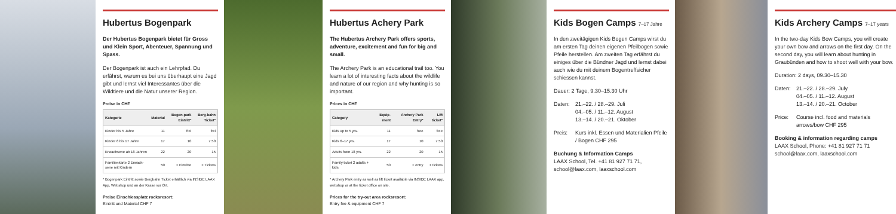Hubertus Bogenpark
Der Hubertus Bogenpark bietet für Gross und Klein Sport, Abenteuer, Spannung und Spass.
Der Bogenpark ist auch ein Lehrpfad. Du erfährst, warum es bei uns überhaupt eine Jagd gibt und lernst viel Interessantes über die Wildtiere und die Natur unserer Region.
Preise in CHF
| Kategorie | Material | Bogen-park Eintritt* | Berg-bahn Ticket* |
| --- | --- | --- | --- |
| Kinder bis 5 Jahre | 11 | frei | frei |
| Kinder 6 bis 17 Jahre | 17 | 10 | 7.50 |
| Erwachsene ab 18 Jahren | 22 | 20 | 15 |
| Familienkarte 2 Erwach-sene mit Kindern | 50 | + Eintritte | + Tickets |
* Bogenpark Eintritt sowie Bergbahn Ticket erhältlich via INSIDE LAAX App, Webshop und an der Kasse vor Ort.
Preise Einschiessplatz rocksresort:
Eintritt und Material CHF 7
Hubertus Achery Park
The Hubertus Archery Park offers sports, adventure, excitement and fun for big and small.
The Archery Park is an educational trail too. You learn a lot of interesting facts about the wildlife and nature of our region and why hunting is so important.
Prices in CHF
| Category | Equip-ment | Archery Park Entry* | Lift ticket* |
| --- | --- | --- | --- |
| Kids up to 5 yrs. | 11 | free | free |
| Kids 6–17 yrs. | 17 | 10 | 7.50 |
| Adults from 18 yrs. | 22 | 20 | 15 |
| Family ticket 2 adults + kids | 50 | + entry | + tickets |
* Archery Park entry as well as lift ticket available via INSIDE LAAX app, webshop or at the ticket office on site.
Prices for the try-out area rocksresort:
Entry fee & equipment CHF 7
Kids Bogen Camps 7–17 Jahre
In den zweitägigen Kids Bogen Camps wirst du am ersten Tag deinen eigenen Pfeilbogen sowie Pfeile herstellen. Am zweiten Tag erfährst du einiges über die Bündner Jagd und lernst dabei auch wie du mit deinem Bogentreffsicher schiessen kannst.
Dauer: 2 Tage, 9.30–15.30 Uhr
Daten:
21.–22. / 28.–29. Juli
04.–05. / 11.–12. August
13.–14. / 20.–21. Oktober
Preis:
Kurs inkl. Essen und Materialien Pfeile / Bogen CHF 295
Buchung & Information Camps
LAAX School, Tel. +41 81 927 71 71, school@laax.com, laaxschool.com
Kids Archery Camps 7–17 years
In the two-day Kids Bow Camps, you will create your own bow and arrows on the first day. On the second day, you will learn about hunting in Graubünden and how to shoot well with your bow.
Duration: 2 days, 09.30–15.30
Daten:
21.–22. / 28.–29. July
04.–05. / 11.–12. August
13.–14. / 20.–21. October
Price:
Course incl. food and materials arrows/bow CHF 295
Booking & information regarding camps
LAAX School, Phone: +41 81 927 71 71 school@laax.com, laaxschool.com